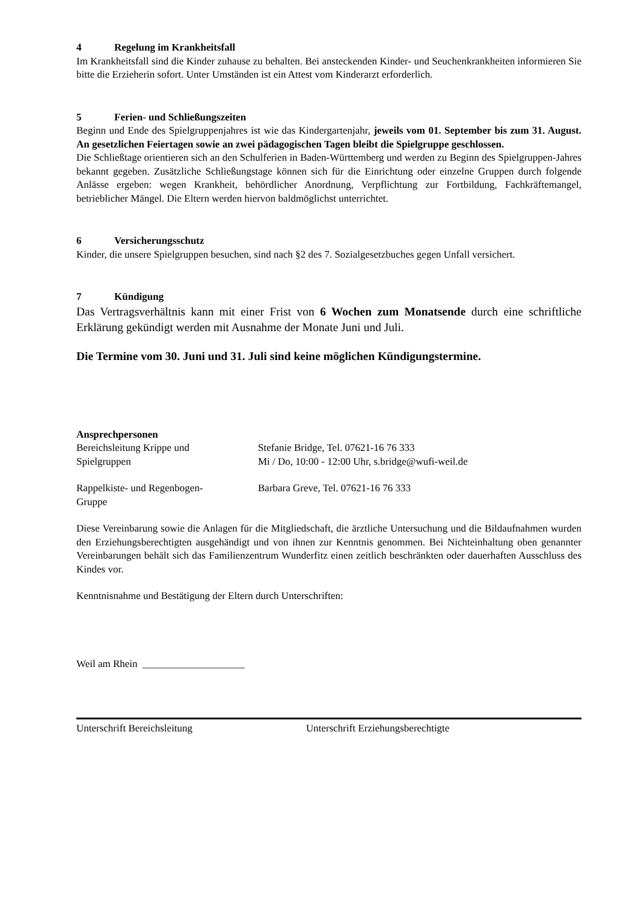4 Regelung im Krankheitsfall
Im Krankheitsfall sind die Kinder zuhause zu behalten. Bei ansteckenden Kinder- und Seuchenkrankheiten informieren Sie bitte die Erzieherin sofort. Unter Umständen ist ein Attest vom Kinderarzt erforderlich.
5 Ferien- und Schließungszeiten
Beginn und Ende des Spielgruppenjahres ist wie das Kindergartenjahr, jeweils vom 01. September bis zum 31. August. An gesetzlichen Feiertagen sowie an zwei pädagogischen Tagen bleibt die Spielgruppe geschlossen.
Die Schließtage orientieren sich an den Schulferien in Baden-Württemberg und werden zu Beginn des Spielgruppen-Jahres bekannt gegeben. Zusätzliche Schließungstage können sich für die Einrichtung oder einzelne Gruppen durch folgende Anlässe ergeben: wegen Krankheit, behördlicher Anordnung, Verpflichtung zur Fortbildung, Fachkräftemangel, betrieblicher Mängel. Die Eltern werden hiervon baldmöglichst unterrichtet.
6 Versicherungsschutz
Kinder, die unsere Spielgruppen besuchen, sind nach §2 des 7. Sozialgesetzbuches gegen Unfall versichert.
7 Kündigung
Das Vertragsverhältnis kann mit einer Frist von 6 Wochen zum Monatsende durch eine schriftliche Erklärung gekündigt werden mit Ausnahme der Monate Juni und Juli.
Die Termine vom 30. Juni und 31. Juli sind keine möglichen Kündigungstermine.
Ansprechpersonen
Bereichsleitung Krippe und
Spielgruppen
Stefanie Bridge, Tel. 07621-16 76 333
Mi / Do, 10:00 - 12:00 Uhr, s.bridge@wufi-weil.de
Rappelkiste- und Regenbogen-
Gruppe
Barbara Greve, Tel. 07621-16 76 333
Diese Vereinbarung sowie die Anlagen für die Mitgliedschaft, die ärztliche Untersuchung und die Bildaufnahmen wurden den Erziehungsberechtigten ausgehändigt und von ihnen zur Kenntnis genommen. Bei Nichteinhaltung oben genannter Vereinbarungen behält sich das Familienzentrum Wunderfitz einen zeitlich beschränkten oder dauerhaften Ausschluss des Kindes vor.
Kenntnisnahme und Bestätigung der Eltern durch Unterschriften:
Weil am Rhein ____________________
Unterschrift Bereichsleitung Unterschrift Erziehungsberechtigte